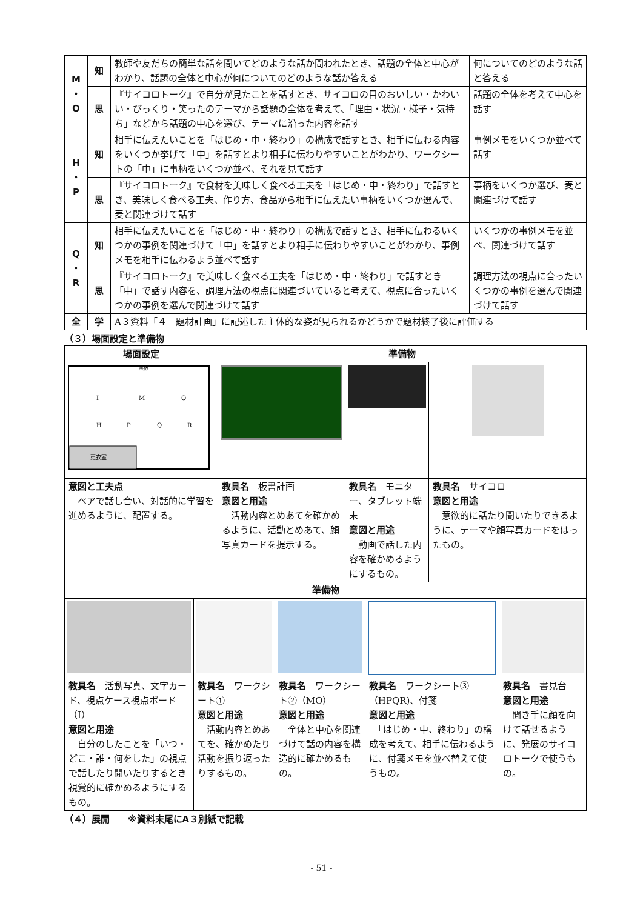| M ・ O | 知 | 教師や友だちの簡単な話を聞いてどのような話か問われたとき、話題の全体と中心がわかり、話題の全体と中心が何についてのどのような話か答える | 何についてのどのような話と答える |
| | 思 | 『サイコロトーク』で自分が見たことを話すとき、サイコロの目のおいしい・かわいい・びっくり・笑ったのテーマから話題の全体を考えて、「理由・状況・様子・気持ち」などから話題の中心を選び、テーマに沿った内容を話す | 話題の全体を考えて中心を話す |
| H ・ P | 知 | 相手に伝えたいことを「はじめ・中・終わり」の構成で話すとき、相手に伝わる内容をいくつか挙げて「中」を話すとより相手に伝わりやすいことがわかり、ワークシートの「中」に事柄をいくつか並べ、それを見て話す | 事例メモをいくつか並べて話す |
| | 思 | 『サイコロトーク』で食材を美味しく食べる工夫を「はじめ・中・終わり」で話すとき、美味しく食べる工夫、作り方、食品から相手に伝えたい事柄をいくつか選んで、麦と関連づけて話す | 事柄をいくつか選び、麦と関連づけて話す |
| Q ・ R | 知 | 相手に伝えたいことを「はじめ・中・終わり」の構成で話すとき、相手に伝わるいくつかの事例を関連づけて「中」を話すとより相手に伝わりやすいことがわかり、事例メモを相手に伝わるよう並べて話す | いくつかの事例メモを並べ、関連づけて話す |
| | 思 | 『サイコロトーク』で美味しく食べる工夫を「はじめ・中・終わり」で話すとき「中」で話す内容を、調理方法の視点に関連づいていると考えて、視点に合ったいくつかの事例を選んで関連づけて話す | 調理方法の視点に合ったいくつかの事例を選んで関連づけて話す |
| 全 | 学 | A３資料「４ 題材計画」に記述した主体的な姿が見られるかどうかで題材終了後に評価する | |
（３）場面設定と準備物
| 場面設定 | 準備物 | | |
| --- | --- | --- | --- |
| 更衣室 黒板 I M O H P Q R | | | |
| 意図と工夫点 ペアで話し合い、対話的に学習を進めるように、配置する。 | 教具名 板書計画 意図と用途 活動内容とめあてを確かめるように、活動とめあて、顔写真カードを提示する。 | 教具名 モニター、タブレット端末 意図と用途 動画で話した内容を確かめるようにするもの。 | 教具名 サイコロ 意図と用途 意欲的に話たり聞いたりできるように、テーマや顔写真カードをはったもの。 |
| 準備物 | | | | |
| --- | --- | --- | --- | --- |
| 教具名 活動写真、文字カード、視点ケース視点ボード（I） 意図と用途 自分のしたことを「いつ・どこ・誰・何をした」の視点で話したり聞いたりするとき視覚的に確かめるようにするもの。 | 教具名 ワークシート① 意図と用途 活動内容とめあてを、確かめたり活動を振り返ったりするもの。 | 教具名 ワークシート②（MO） 意図と用途 全体と中心を関連づけて話の内容を構造的に確かめるもの。 | 教具名 ワークシート③（HPQR)、付箋 意図と用途 「はじめ・中、終わり」の構成を考えて、相手に伝わるように、付箋メモを並べ替えて使うもの。 | 教具名 書見台 意図と用途 聞き手に顔を向けて話せるように、発展のサイコロトークで使うもの。 |
（４）展開　　※資料末尾にA３別紙で記載
- 51 -